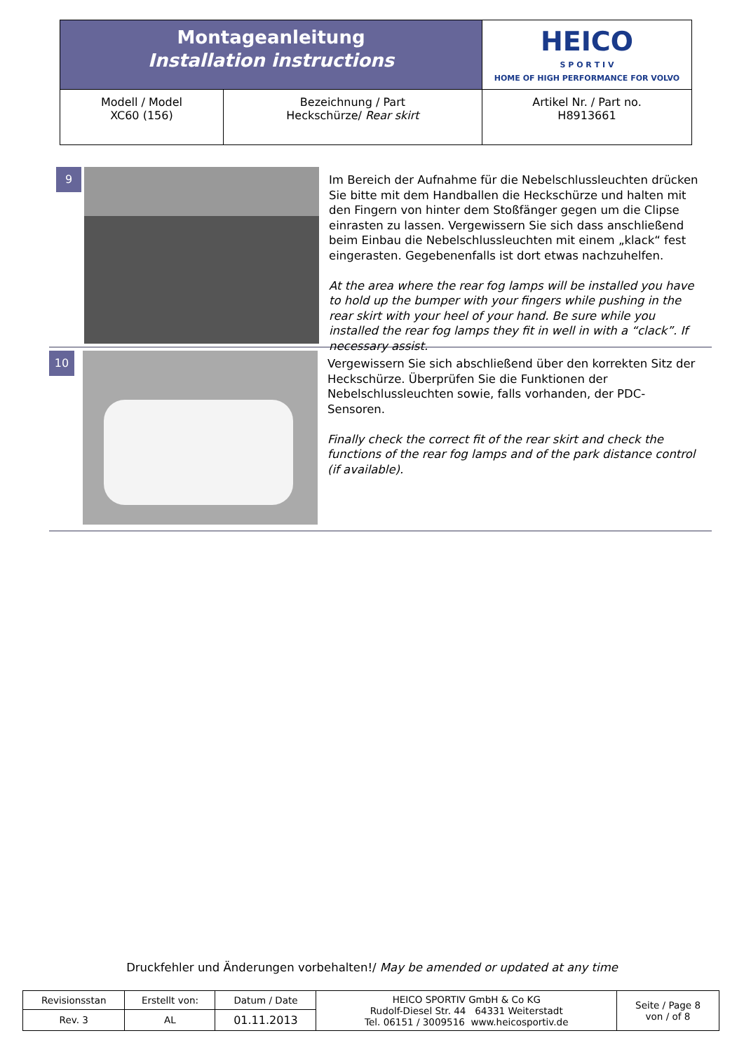| Montageanleitung Installation instructions | | HEICO S P O R T I V HOME OF HIGH PERFORMANCE FOR VOLVO |
| Modell / Model XC60 (156) | Bezeichnung / Part Heckschürze/ Rear skirt | Artikel Nr. / Part no. H8913661 |
9
Im Bereich der Aufnahme für die Nebelschlussleuchten drücken Sie bitte mit dem Handballen die Heckschürze und halten mit den Fingern von hinter dem Stoßfänger gegen um die Clipse einrasten zu lassen. Vergewissern Sie sich dass anschließend beim Einbau die Nebelschlussleuchten mit einem „klack“ fest eingerasten. Gegebenenfalls ist dort etwas nachzuhelfen.
At the area where the rear fog lamps will be installed you have to hold up the bumper with your fingers while pushing in the rear skirt with your heel of your hand. Be sure while you installed the rear fog lamps they fit in well in with a “clack”. If necessary assist.
10
Vergewissern Sie sich abschließend über den korrekten Sitz der Heckschürze. Überprüfen Sie die Funktionen der Nebelschlussleuchten sowie, falls vorhanden, der PDC- Sensoren.
Finally check the correct fit of the rear skirt and check the functions of the rear fog lamps and of the park distance control (if available).
Druckfehler und Änderungen vorbehalten!/ May be amended or updated at any time
| Revisionsstan | Erstellt von: | Datum / Date | HEICO SPORTIV GmbH & Co KG Rudolf-Diesel Str. 44 64331 Weiterstadt Tel. 06151 / 3009516 www.heicosportiv.de | Seite / Page 8 von / of 8 |
| Rev. 3 | AL | 01.11.2013 | | |